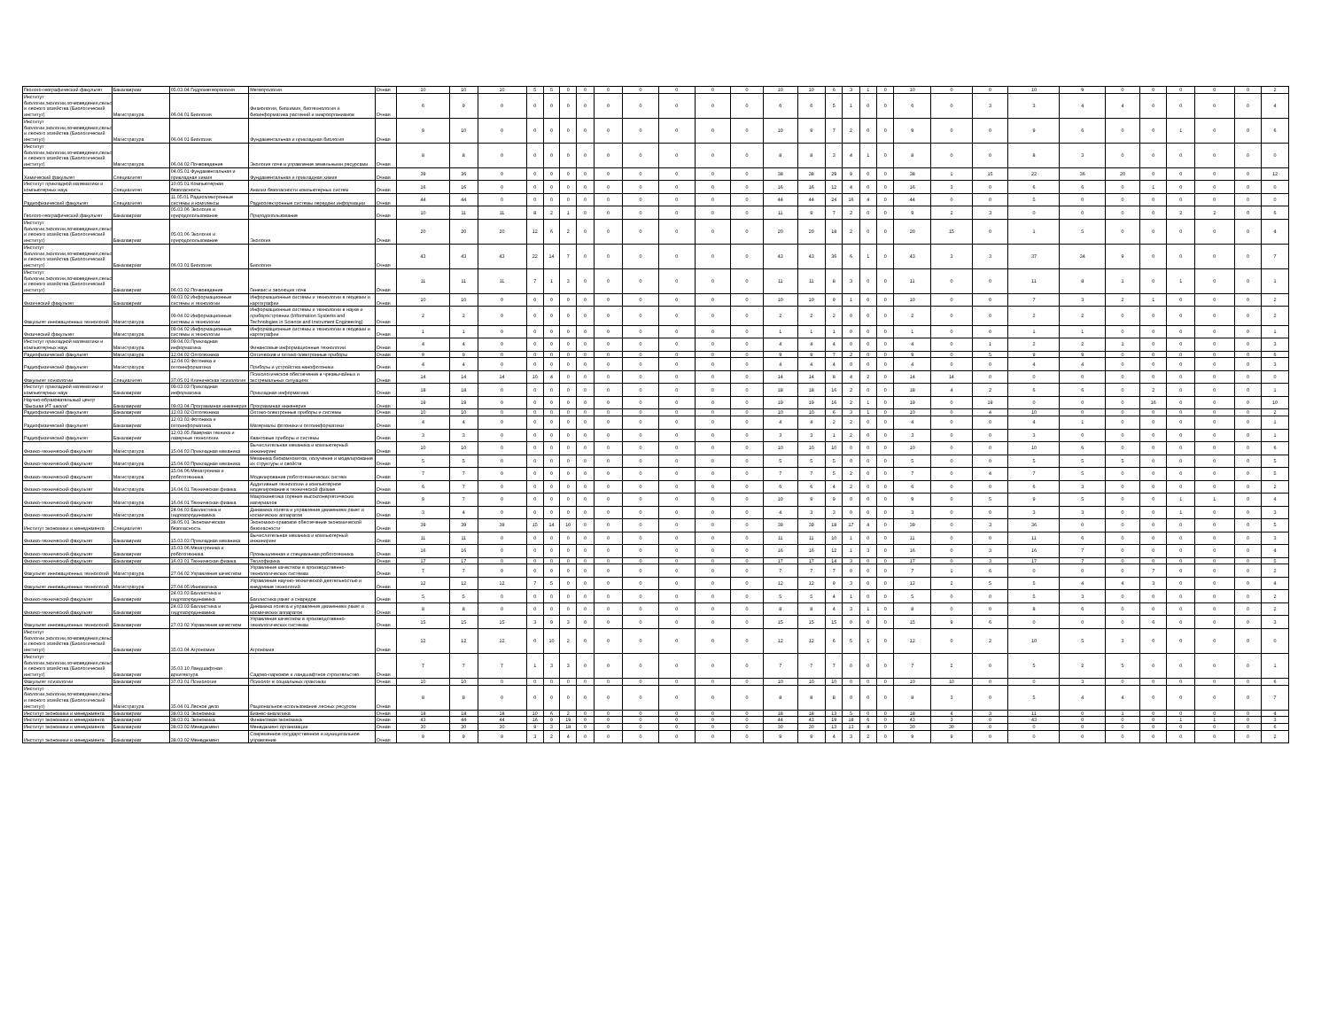| Геолого-географический факультет | Бакалавриат | 05.03.04 Гидрометеорология | Метеорология | Очная | 10 | 10 | 10 | 5 | 5 | 0 | 0 | 0 | 0 | 0 | 0 | 0 | 10 | 10 | 6 | 3 | 1 | 0 | 10 | 0 | 0 | 10 | 9 | 0 | 0 | 0 | 0 | 0 | 2 |
| Институт биологии,экологии,почвоведения,сельского и лесного хозяйства (Биологический институт) | Магистратура | 06.04.01 Биология | Физиология, биохимия, биотехнология и биоинформатика растений и микроорганизмов | Очная | 6 | 9 | 0 | 0 | 0 | 0 | 0 | 0 | 0 | 0 | 0 | 0 | 6 | 6 | 5 | 1 | 0 | 0 | 6 | 0 | 3 | 3 | 4 | 4 | 0 | 0 | 0 | 0 | 4 |
| Институт биологии,экологии,почвоведения,сельского и лесного хозяйства (Биологический институт) | Магистратура | 06.04.01 Биология | Фундаментальная и прикладная биология | Очная | 9 | 10 | 0 | 0 | 0 | 0 | 0 | 0 | 0 | 0 | 0 | 0 | 10 | 9 | 7 | 2 | 0 | 0 | 9 | 0 | 0 | 9 | 6 | 0 | 0 | 1 | 0 | 0 | 6 |
| Институт биологии,экологии,почвоведения,сельского и лесного хозяйства (Биологический институт) | Магистратура | 06.04.02 Почвоведение | Экология почв и управление земельными ресурсами | Очная | 8 | 8 | 0 | 0 | 0 | 0 | 0 | 0 | 0 | 0 | 0 | 0 | 8 | 8 | 3 | 4 | 1 | 0 | 8 | 0 | 0 | 8 | 3 | 0 | 0 | 0 | 0 | 0 | 0 |
| Химический факультет | Специалитет | 04.05.01 Фундаментальная и прикладная химия | Фундаментальная и прикладная химия | Очная | 39 | 36 | 0 | 0 | 0 | 0 | 0 | 0 | 0 | 0 | 0 | 0 | 38 | 38 | 29 | 9 | 0 | 0 | 38 | 1 | 15 | 22 | 36 | 20 | 0 | 0 | 0 | 0 | 12 |
| Институт прикладной математики и компьютерных наук | Специалитет | 10.05.01 Компьютерная безопасность | Анализ безопасности компьютерных систем | Очная | 16 | 16 | 0 | 0 | 0 | 0 | 0 | 0 | 0 | 0 | 0 | 0 | 16 | 16 | 12 | 4 | 0 | 0 | 16 | 3 | 0 | 6 | 6 | 0 | 1 | 0 | 0 | 0 | 0 |
| Радиофизический факультет | Специалитет | 11.05.01 Радиоэлектронные системы и комплексы | Радиоэлектронные системы передачи информации | Очная | 44 | 44 | 0 | 0 | 0 | 0 | 0 | 0 | 0 | 0 | 0 | 0 | 44 | 44 | 24 | 16 | 4 | 0 | 44 | 0 | 0 | 5 | 0 | 0 | 0 | 0 | 0 | 0 | 0 |
| Геолого-географический факультет | Бакалавриат | 05.03.06 Экология и природопользование | Природопользование | Очная | 10 | 11 | 11 | 8 | 2 | 1 | 0 | 0 | 0 | 0 | 0 | 0 | 11 | 9 | 7 | 2 | 0 | 0 | 9 | 2 | 3 | 0 | 0 | 0 | 0 | 2 | 2 | 0 | 6 |
| Институт биологии,экологии,почвоведения,сельского и лесного хозяйства (Биологический институт) | Бакалавриат | 05.03.06 Экология и природопользование | Экология | Очная | 20 | 20 | 20 | 12 | 6 | 2 | 0 | 0 | 0 | 0 | 0 | 0 | 20 | 20 | 18 | 2 | 0 | 0 | 20 | 15 | 0 | 1 | 5 | 0 | 0 | 0 | 0 | 0 | 4 |
| Институт биологии,экологии,почвоведения,сельского и лесного хозяйства (Биологический институт) | Бакалавриат | 06.03.01 Биология | Биология | Очная | 43 | 43 | 43 | 22 | 14 | 7 | 0 | 0 | 0 | 0 | 0 | 0 | 43 | 43 | 36 | 6 | 1 | 0 | 43 | 3 | 3 | 37 | 34 | 9 | 0 | 0 | 0 | 0 | 7 |
| Институт биологии,экологии,почвоведения,сельского и лесного хозяйства (Биологический институт) | Бакалавриат | 06.03.02 Почвоведение | Генезис и эволюция почв | Очная | 11 | 11 | 11 | 7 | 1 | 3 | 0 | 0 | 0 | 0 | 0 | 0 | 11 | 11 | 8 | 3 | 0 | 0 | 11 | 0 | 0 | 11 | 8 | 1 | 0 | 1 | 0 | 0 | 1 |
| Физический факультет | Бакалавриат | 09.03.02 Информационные системы и технологии | Информационные системы и технологии в геодезии и картографии | Очная | 10 | 10 | 0 | 0 | 0 | 0 | 0 | 0 | 0 | 0 | 0 | 0 | 10 | 10 | 9 | 1 | 0 | 0 | 10 | 0 | 0 | 7 | 3 | 2 | 1 | 0 | 0 | 0 | 2 |
| Факультет инновационных технологий | Магистратура | 09.04.02 Информационные системы и технологии | Информационные системы и технологии в науке и приборостроении (Information Systems and Technologies in Science and Instrument Engineering) | Очная | 2 | 2 | 0 | 0 | 0 | 0 | 0 | 0 | 0 | 0 | 0 | 0 | 2 | 2 | 2 | 0 | 0 | 0 | 2 | 0 | 0 | 2 | 2 | 0 | 0 | 0 | 0 | 0 | 2 |
| Физический факультет | Магистратура | 09.04.02 Информационные системы и технологии | Информационные системы и технологии в геодезии и картографии | Очная | 1 | 1 | 0 | 0 | 0 | 0 | 0 | 0 | 0 | 0 | 0 | 0 | 1 | 1 | 1 | 0 | 0 | 0 | 1 | 0 | 0 | 1 | 1 | 0 | 0 | 0 | 0 | 0 | 1 |
| Институт прикладной математики и компьютерных наук | Магистратура | 09.04.03 Прикладная информатика | Финансовые информационные технологии | Очная | 4 | 4 | 0 | 0 | 0 | 0 | 0 | 0 | 0 | 0 | 0 | 0 | 4 | 4 | 4 | 0 | 0 | 0 | 4 | 0 | 1 | 2 | 2 | 1 | 0 | 0 | 0 | 0 | 3 |
| Радиофизический факультет | Магистратура | 12.04.02 Оптотехника | Оптические и оптико-электронные приборы | Очная | 9 | 9 | 0 | 0 | 0 | 0 | 0 | 0 | 0 | 0 | 0 | 0 | 9 | 9 | 7 | 2 | 0 | 0 | 9 | 0 | 5 | 9 | 9 | 0 | 0 | 0 | 0 | 0 | 6 |
| Радиофизический факультет | Магистратура | 12.04.03 Фотоника и оптоинформатика | Приборы и устройства нанофотоники | Очная | 4 | 4 | 0 | 0 | 0 | 0 | 0 | 0 | 0 | 0 | 0 | 0 | 4 | 4 | 4 | 0 | 0 | 0 | 4 | 0 | 0 | 4 | 4 | 0 | 0 | 0 | 0 | 0 | 3 |
| Факультет психологии | Специалитет | 37.05.01 Клиническая психология | Психологическое обеспечение в чрезвычайных и экстремальных ситуациях | Очная | 14 | 14 | 14 | 10 | 4 | 0 | 0 | 0 | 0 | 0 | 0 | 0 | 14 | 14 | 8 | 4 | 2 | 0 | 14 | 14 | 0 | 0 | 0 | 0 | 0 | 0 | 0 | 0 | 0 |
| Институт прикладной математики и компьютерных наук | Бакалавриат | 09.03.03 Прикладная информатика | Прикладная информатика | Очная | 18 | 18 | 0 | 0 | 0 | 0 | 0 | 0 | 0 | 0 | 0 | 0 | 18 | 18 | 16 | 2 | 0 | 0 | 18 | 4 | 2 | 6 | 6 | 0 | 2 | 0 | 0 | 0 | 1 |
| Научно-образовательный центр "Высшая ИТ школа" | Бакалавриат | 09.03.04 Программная инженерия | Программная инженерия | Очная | 19 | 19 | 0 | 0 | 0 | 0 | 0 | 0 | 0 | 0 | 0 | 0 | 19 | 19 | 16 | 2 | 1 | 0 | 19 | 0 | 19 | 0 | 0 | 0 | 16 | 0 | 0 | 0 | 10 |
| Радиофизический факультет | Бакалавриат | 12.03.02 Оптотехника | Оптико-электронные приборы и системы | Очная | 10 | 10 | 0 | 0 | 0 | 0 | 0 | 0 | 0 | 0 | 0 | 0 | 10 | 10 | 6 | 3 | 1 | 0 | 10 | 0 | 4 | 10 | 0 | 0 | 0 | 0 | 0 | 0 | 2 |
| Радиофизический факультет | Бакалавриат | 12.03.03 Фотоника и оптоинформатика | Материалы фотоники и оптоинформатики | Очная | 4 | 4 | 0 | 0 | 0 | 0 | 0 | 0 | 0 | 0 | 0 | 0 | 4 | 4 | 2 | 2 | 0 | 0 | 4 | 0 | 0 | 4 | 1 | 0 | 0 | 0 | 0 | 0 | 1 |
| Радиофизический факультет | Бакалавриат | 12.03.05 Лазерная техника и лазерные технологии | Квантовые приборы и системы | Очная | 3 | 3 | 0 | 0 | 0 | 0 | 0 | 0 | 0 | 0 | 0 | 0 | 3 | 3 | 1 | 2 | 0 | 0 | 3 | 0 | 0 | 3 | 0 | 0 | 0 | 0 | 0 | 0 | 1 |
| Физико-технический факультет | Магистратура | 15.04.03 Прикладная механика | Вычислительная механика и компьютерный инжиниринг | Очная | 10 | 10 | 0 | 0 | 0 | 0 | 0 | 0 | 0 | 0 | 0 | 0 | 10 | 10 | 10 | 0 | 0 | 0 | 10 | 0 | 0 | 10 | 6 | 0 | 0 | 0 | 0 | 0 | 6 |
| Физико-технический факультет | Магистратура | 15.04.03 Прикладная механика | Механика биокомпозитов, получение и моделирование их структуры и свойств | Очная | 5 | 5 | 0 | 0 | 0 | 0 | 0 | 0 | 0 | 0 | 0 | 0 | 5 | 5 | 5 | 0 | 0 | 0 | 5 | 0 | 0 | 5 | 5 | 5 | 0 | 0 | 0 | 0 | 5 |
| Физико-технический факультет | Магистратура | 15.04.06 Мехатроника и робототехника | Моделирование робототехнических систем | Очная | 7 | 7 | 0 | 0 | 0 | 0 | 0 | 0 | 0 | 0 | 0 | 0 | 7 | 7 | 5 | 2 | 0 | 0 | 7 | 0 | 4 | 7 | 5 | 0 | 0 | 0 | 0 | 0 | 5 |
| Физико-технический факультет | Магистратура | 16.04.01 Техническая физика | Аддитивные технологии и компьютерное моделирование в технической физике | Очная | 6 | 7 | 0 | 0 | 0 | 0 | 0 | 0 | 0 | 0 | 0 | 0 | 6 | 6 | 4 | 2 | 0 | 0 | 6 | 0 | 0 | 6 | 3 | 0 | 0 | 0 | 0 | 0 | 2 |
| Физико-технический факультет | Магистратура | 16.04.01 Техническая физика | Макрокинетика горения высокоэнергетических материалов | Очная | 9 | 7 | 0 | 0 | 0 | 0 | 0 | 0 | 0 | 0 | 0 | 0 | 10 | 9 | 9 | 0 | 0 | 0 | 9 | 0 | 5 | 9 | 5 | 0 | 0 | 1 | 1 | 0 | 4 |
| Физико-технический факультет | Магистратура | 24.04.03 Баллистика и гидроаэродинамика | Динамика полета и управление движением ракет и космических аппаратов | Очная | 3 | 4 | 0 | 0 | 0 | 0 | 0 | 0 | 0 | 0 | 0 | 0 | 4 | 3 | 3 | 0 | 0 | 0 | 3 | 0 | 0 | 3 | 3 | 0 | 0 | 1 | 0 | 0 | 3 |
| Институт экономики и менеджмента | Специалитет | 38.05.01 Экономическая безопасность | Экономико-правовое обеспечение экономической безопасности | Очная | 39 | 39 | 39 | 15 | 14 | 10 | 0 | 0 | 0 | 0 | 0 | 0 | 39 | 39 | 18 | 17 | 4 | 0 | 39 | 0 | 3 | 36 | 0 | 0 | 0 | 0 | 0 | 0 | 5 |
| Физико-технический факультет | Бакалавриат | 15.03.03 Прикладная механика | Вычислительная механика и компьютерный инжиниринг | Очная | 11 | 11 | 0 | 0 | 0 | 0 | 0 | 0 | 0 | 0 | 0 | 0 | 11 | 11 | 10 | 1 | 0 | 0 | 11 | 0 | 0 | 11 | 6 | 0 | 0 | 0 | 0 | 0 | 3 |
| Физико-технический факультет | Бакалавриат | 15.03.06 Мехатроника и робототехника | Промышленная и специальная робототехника | Очная | 16 | 16 | 0 | 0 | 0 | 0 | 0 | 0 | 0 | 0 | 0 | 0 | 16 | 16 | 12 | 1 | 3 | 0 | 16 | 0 | 3 | 16 | 7 | 0 | 0 | 0 | 0 | 0 | 4 |
| Физико-технический факультет | Бакалавриат | 16.03.01 Техническая физика | Теплофизика | Очная | 17 | 17 | 0 | 0 | 0 | 0 | 0 | 0 | 0 | 0 | 0 | 0 | 17 | 17 | 14 | 3 | 0 | 0 | 17 | 0 | 3 | 17 | 7 | 0 | 0 | 0 | 0 | 0 | 5 |
| Факультет инновационных технологий | Магистратура | 27.04.02 Управление качеством | Управление качеством в производственно-технологических системах | Очная | 7 | 7 | 0 | 0 | 0 | 0 | 0 | 0 | 0 | 0 | 0 | 0 | 7 | 7 | 7 | 0 | 0 | 0 | 7 | 1 | 6 | 0 | 0 | 0 | 7 | 0 | 0 | 0 | 2 |
| Факультет инновационных технологий | Магистратура | 27.04.05 Инноватика | Управление научно-технической деятельностью и внедрение технологий | Очная | 12 | 12 | 12 | 7 | 5 | 0 | 0 | 0 | 0 | 0 | 0 | 0 | 12 | 12 | 9 | 3 | 0 | 0 | 12 | 2 | 5 | 5 | 4 | 4 | 3 | 0 | 0 | 0 | 4 |
| Физико-технический факультет | Бакалавриат | 24.03.03 Баллистика и гидроаэродинамика | Баллистика ракет и снарядов | Очная | 5 | 5 | 0 | 0 | 0 | 0 | 0 | 0 | 0 | 0 | 0 | 0 | 5 | 5 | 4 | 1 | 0 | 0 | 5 | 0 | 0 | 5 | 3 | 0 | 0 | 0 | 0 | 0 | 2 |
| Физико-технический факультет | Бакалавриат | 24.03.03 Баллистика и гидроаэродинамика | Динамика полета и управление движением ракет и космических аппаратов | Очная | 8 | 8 | 0 | 0 | 0 | 0 | 0 | 0 | 0 | 0 | 0 | 0 | 8 | 8 | 4 | 3 | 1 | 0 | 8 | 0 | 0 | 8 | 6 | 0 | 0 | 0 | 0 | 0 | 2 |
| Факультет инновационных технологий | Бакалавриат | 27.03.02 Управление качеством | Управление качеством в производственно-технологических системах | Очная | 15 | 15 | 15 | 3 | 9 | 3 | 0 | 0 | 0 | 0 | 0 | 0 | 15 | 15 | 15 | 0 | 0 | 0 | 15 | 9 | 6 | 0 | 0 | 0 | 6 | 0 | 0 | 0 | 3 |
| Институт биологии,экологии,почвоведения,сельского и лесного хозяйства (Биологический институт) | Бакалавриат | 35.03.04 Агрономия | Агрономия | Очная | 12 | 12 | 12 | 0 | 10 | 2 | 0 | 0 | 0 | 0 | 0 | 0 | 12 | 12 | 6 | 5 | 1 | 0 | 12 | 0 | 2 | 10 | 5 | 3 | 0 | 0 | 0 | 0 | 0 |
| Институт биологии,экологии,почвоведения,сельского и лесного хозяйства (Биологический институт) | Бакалавриат | 35.03.10 Ландшафтная архитектура | Садово-парковое и ландшафтное строительство | Очная | 7 | 7 | 7 | 1 | 3 | 3 | 0 | 0 | 0 | 0 | 0 | 0 | 7 | 7 | 7 | 0 | 0 | 0 | 7 | 2 | 0 | 5 | 2 | 5 | 0 | 0 | 0 | 0 | 1 |
| Факультет психологии | Бакалавриат | 37.03.01 Психология | Психолог в социальных практиках | Очная | 10 | 10 | 0 | 0 | 0 | 0 | 0 | 0 | 0 | 0 | 0 | 0 | 10 | 10 | 10 | 0 | 0 | 0 | 10 | 10 | 0 | 0 | 3 | 0 | 0 | 0 | 0 | 0 | 6 |
| Институт биологии,экологии,почвоведения,сельского и лесного хозяйства (Биологический институт) | Магистратура | 35.04.01 Лесное дело | Рациональное использование лесных ресурсов | Очная | 8 | 8 | 0 | 0 | 0 | 0 | 0 | 0 | 0 | 0 | 0 | 0 | 8 | 8 | 8 | 0 | 0 | 0 | 8 | 3 | 0 | 5 | 4 | 4 | 0 | 0 | 0 | 0 | 7 |
| Институт экономики и менеджмента | Бакалавриат | 38.03.01 Экономика | Бизнес-аналитика | Очная | 18 | 18 | 18 | 10 | 6 | 2 | 0 | 0 | 0 | 0 | 0 | 0 | 18 | 18 | 13 | 5 | 0 | 0 | 18 | 4 | 3 | 11 | 0 | 1 | 0 | 0 | 0 | 0 | 4 |
| Институт экономики и менеджмента | Бакалавриат | 38.03.01 Экономика | Финансовая экономика | Очная | 43 | 44 | 44 | 16 | 9 | 19 | 0 | 0 | 0 | 0 | 0 | 0 | 44 | 43 | 19 | 18 | 6 | 0 | 43 | 3 | 0 | 43 | 0 | 0 | 0 | 1 | 1 | 0 | 3 |
| Институт экономики и менеджмента | Бакалавриат | 38.03.02 Менеджмент | Менеджмент организации | Очная | 30 | 30 | 30 | 9 | 3 | 18 | 0 | 0 | 0 | 0 | 0 | 0 | 30 | 30 | 13 | 13 | 4 | 0 | 30 | 30 | 0 | 0 | 0 | 0 | 0 | 0 | 0 | 0 | 6 |
| Институт экономики и менеджмента | Бакалавриат | 38.03.02 Менеджмент | Современное государственное и муниципальное управление | Очная | 9 | 9 | 9 | 3 | 2 | 4 | 0 | 0 | 0 | 0 | 0 | 0 | 9 | 9 | 4 | 3 | 2 | 0 | 9 | 9 | 0 | 0 | 0 | 0 | 0 | 0 | 0 | 0 | 2 |